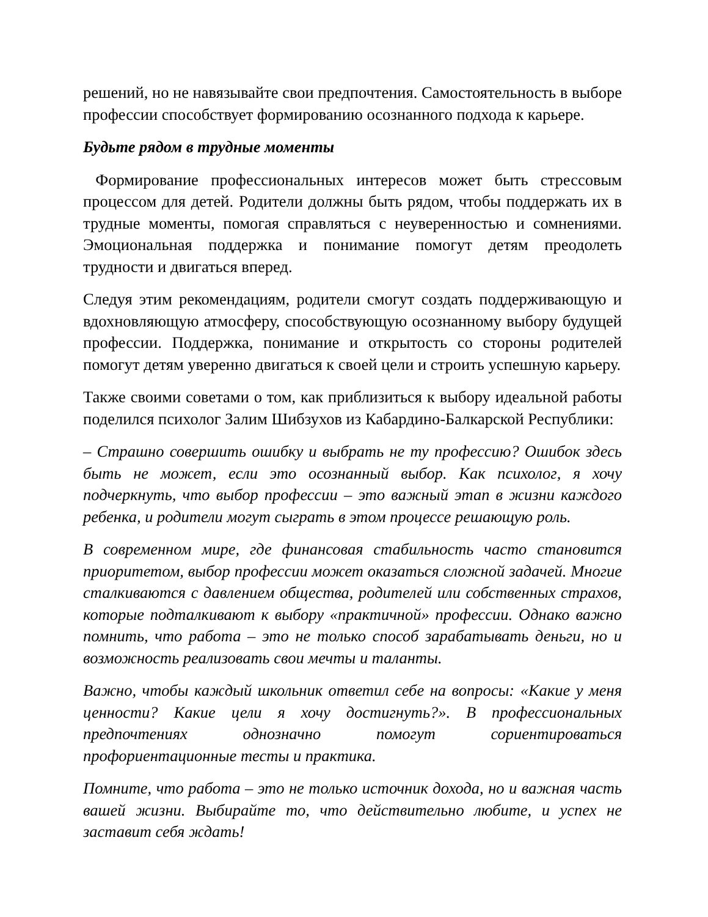решений, но не навязывайте свои предпочтения. Самостоятельность в выборе профессии способствует формированию осознанного подхода к карьере.
Будьте рядом в трудные моменты
Формирование профессиональных интересов может быть стрессовым процессом для детей. Родители должны быть рядом, чтобы поддержать их в трудные моменты, помогая справляться с неуверенностью и сомнениями. Эмоциональная поддержка и понимание помогут детям преодолеть трудности и двигаться вперед.
Следуя этим рекомендациям, родители смогут создать поддерживающую и вдохновляющую атмосферу, способствующую осознанному выбору будущей профессии. Поддержка, понимание и открытость со стороны родителей помогут детям уверенно двигаться к своей цели и строить успешную карьеру.
Также своими советами о том, как приблизиться к выбору идеальной работы поделился психолог Залим Шибзухов из Кабардино-Балкарской Республики:
– Страшно совершить ошибку и выбрать не ту профессию? Ошибок здесь быть не может, если это осознанный выбор. Как психолог, я хочу подчеркнуть, что выбор профессии – это важный этап в жизни каждого ребенка, и родители могут сыграть в этом процессе решающую роль.
В современном мире, где финансовая стабильность часто становится приоритетом, выбор профессии может оказаться сложной задачей. Многие сталкиваются с давлением общества, родителей или собственных страхов, которые подталкивают к выбору «практичной» профессии. Однако важно помнить, что работа – это не только способ зарабатывать деньги, но и возможность реализовать свои мечты и таланты.
Важно, чтобы каждый школьник ответил себе на вопросы: «Какие у меня ценности? Какие цели я хочу достигнуть?». В профессиональных предпочтениях однозначно помогут сориентироваться профориентационные тесты и практика.
Помните, что работа – это не только источник дохода, но и важная часть вашей жизни. Выбирайте то, что действительно любите, и успех не заставит себя ждать!